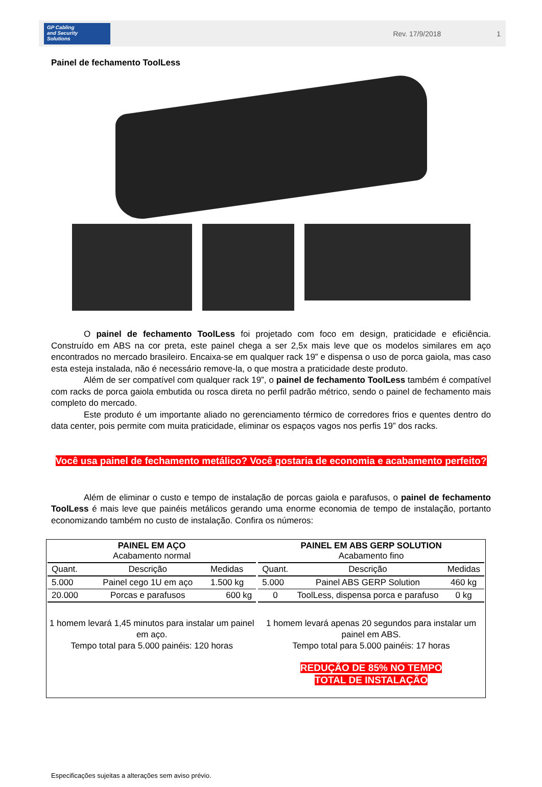GP Cabling
and Security
Solutions
Rev. 17/9/2018 1
Painel de fechamento ToolLess
O painel de fechamento ToolLess foi projetado com foco em design, praticidade e eficiência. Construído em ABS na cor preta, este painel chega a ser 2,5x mais leve que os modelos similares em aço encontrados no mercado brasileiro. Encaixa-se em qualquer rack 19” e dispensa o uso de porca gaiola, mas caso esta esteja instalada, não é necessário remove-la, o que mostra a praticidade deste produto.
Além de ser compatível com qualquer rack 19”, o painel de fechamento ToolLess também é compatível com racks de porca gaiola embutida ou rosca direta no perfil padrão métrico, sendo o painel de fechamento mais completo do mercado.
Este produto é um importante aliado no gerenciamento térmico de corredores frios e quentes dentro do data center, pois permite com muita praticidade, eliminar os espaços vagos nos perfis 19” dos racks.
Você usa painel de fechamento metálico? Você gostaria de economia e acabamento perfeito?
Além de eliminar o custo e tempo de instalação de porcas gaiola e parafusos, o painel de fechamento ToolLess é mais leve que painéis metálicos gerando uma enorme economia de tempo de instalação, portanto economizando também no custo de instalação. Confira os números:
| / PAINEL EM AÇO Acabamento normal / / / / --- / --- / --- / / Quant. / Descrição / Medidas / / 5.000 / Painel cego 1U em aço / 1.500 kg / / 20.000 / Porcas e parafusos / 600 kg / 1 homem levará 1,45 minutos para instalar um painel em aço. Tempo total para 5.000 painéis: 120 horas | / PAINEL EM ABS GERP SOLUTION Acabamento fino / / / / --- / --- / --- / / Quant. / Descrição / Medidas / / 5.000 / Painel ABS GERP Solution / 460 kg / / 0 / ToolLess, dispensa porca e parafuso / 0 kg / 1 homem levará apenas 20 segundos para instalar um painel em ABS. Tempo total para 5.000 painéis: 17 horas REDUÇÃO DE 85% NO TEMPO TOTAL DE INSTALAÇÃO |
Especificações sujeitas a alterações sem aviso prévio.